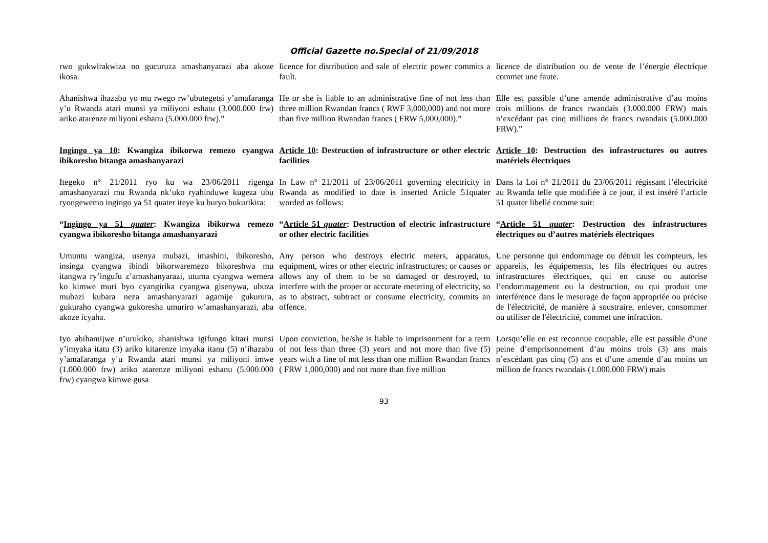Official Gazette no.Special of 21/09/2018
| rwo gukwirakwiza no gucuruza amashanyarazi aba akoze ikosa. | licence for distribution and sale of electric power commits a fault. | licence de distribution ou de vente de l’énergie électrique commet une faute. |
| Ahanishwa ihazabu yo mu rwego rw’ubutegetsi y’amafaranga y’u Rwanda atari munsi ya miliyoni eshatu (3.000.000 frw) ariko atarenze miliyoni eshanu (5.000.000 frw).” | He or she is liable to an administrative fine of not less than three million Rwandan francs ( RWF 3,000,000) and not more than five million Rwandan francs ( FRW 5,000,000).” | Elle est passible d’une amende administrative d’au moins trois millions de francs rwandais (3.000.000 FRW) mais n’excédant pas cinq millions de francs rwandais (5.000.000 FRW).” |
| Ingingo ya 10 : Kwangiza ibikorwa remezo cyangwa ibikoresho bitanga amashanyarazi | Article 10 : Destruction of infrastructure or other electric facilities | Article 10 : Destruction des infrastructures ou autres matériels électriques |
| Itegeko n° 21/2011 ryo ku wa 23/06/2011 rigenga amashanyarazi mu Rwanda nk’uko ryahinduwe kugeza ubu ryongewemo ingingo ya 51 quater iteye ku buryo bukurikira: | In Law n° 21/2011 of 23/06/2011 governing electricity in Rwanda as modified to date is inserted Article 51quater worded as follows: | Dans la Loi n° 21/2011 du 23/06/2011 régissant l’électricité au Rwanda telle que modifiée à ce jour, il est inséré l’article 51 quater libellé comme suit: |
| “ Ingingo ya 51 quater : Kwangiza ibikorwa remezo cyangwa ibikoresho bitanga amashanyarazi | “ Article 51 quater : Destruction of electric infrastructure or other electric facilities | “ Article 51 quater : Destruction des infrastructures électriques ou d’autres matériels électriques |
| Umuntu wangiza, usenya mubazi, imashini, ibikoresho, insinga cyangwa ibindi bikorwaremezo bikoreshwa mu itangwa ry’ingufu z’amashanyarazi, utuma cyangwa wemera ko kimwe muri byo cyangirika cyangwa gisenywa, ubuza mubazi kubara neza amashanyarazi agamije gukurura, gukuraho cyangwa gukoresha umuriro w’amashanyarazi, aba akoze icyaha. | Any person who destroys electric meters, apparatus, equipment, wires or other electric infrastructures; or causes or allows any of them to be so damaged or destroyed, to interfere with the proper or accurate metering of electricity, so as to abstract, subtract or consume electricity, commits an offence. | Une personne qui endommage ou détruit les compteurs, les appareils, les équipements, les fils électriques ou autres infrastructures électriques, qui en cause ou autorise l’endommagement ou la destruction, ou qui produit une interférence dans le mesurage de façon appropriée ou précise de l'électricité, de manière à soustraire, enlever, consommer ou utiliser de l'électricité, commet une infraction. |
| Iyo abihamijwe n’urukiko, ahanishwa igifungo kitari munsi y’imyaka itatu (3) ariko kitarenze imyaka itanu (5) n’ihazabu y’amafaranga y’u Rwanda atari munsi ya miliyoni imwe (1.000.000 frw) ariko atarenze miliyoni eshanu (5.000.000 frw) cyangwa kimwe gusa | Upon conviction, he/she is liable to imprisonment for a term of not less than three (3) years and not more than five (5) years with a fine of not less than one million Rwandan francs ( FRW 1,000,000) and not more than five million | Lorsqu’elle en est reconnue coupable, elle est passible d’une peine d’emprisonnement d’au moins trois (3) ans mais n’excédant pas cinq (5) ans et d’une amende d’au moins un million de francs rwandais (1.000.000 FRW) mais |
93